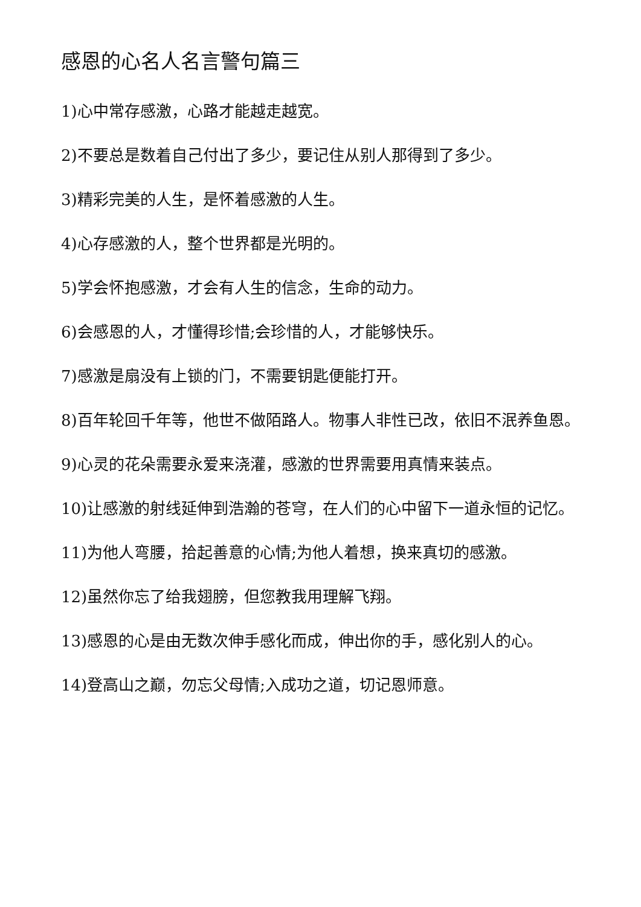感恩的心名人名言警句篇三
1)心中常存感激，心路才能越走越宽。
2)不要总是数着自己付出了多少，要记住从别人那得到了多少。
3)精彩完美的人生，是怀着感激的人生。
4)心存感激的人，整个世界都是光明的。
5)学会怀抱感激，才会有人生的信念，生命的动力。
6)会感恩的人，才懂得珍惜;会珍惜的人，才能够快乐。
7)感激是扇没有上锁的门，不需要钥匙便能打开。
8)百年轮回千年等，他世不做陌路人。物事人非性已改，依旧不泯养鱼恩。
9)心灵的花朵需要永爱来浇灌，感激的世界需要用真情来装点。
10)让感激的射线延伸到浩瀚的苍穹，在人们的心中留下一道永恒的记忆。
11)为他人弯腰，拾起善意的心情;为他人着想，换来真切的感激。
12)虽然你忘了给我翅膀，但您教我用理解飞翔。
13)感恩的心是由无数次伸手感化而成，伸出你的手，感化别人的心。
14)登高山之巅，勿忘父母情;入成功之道，切记恩师意。